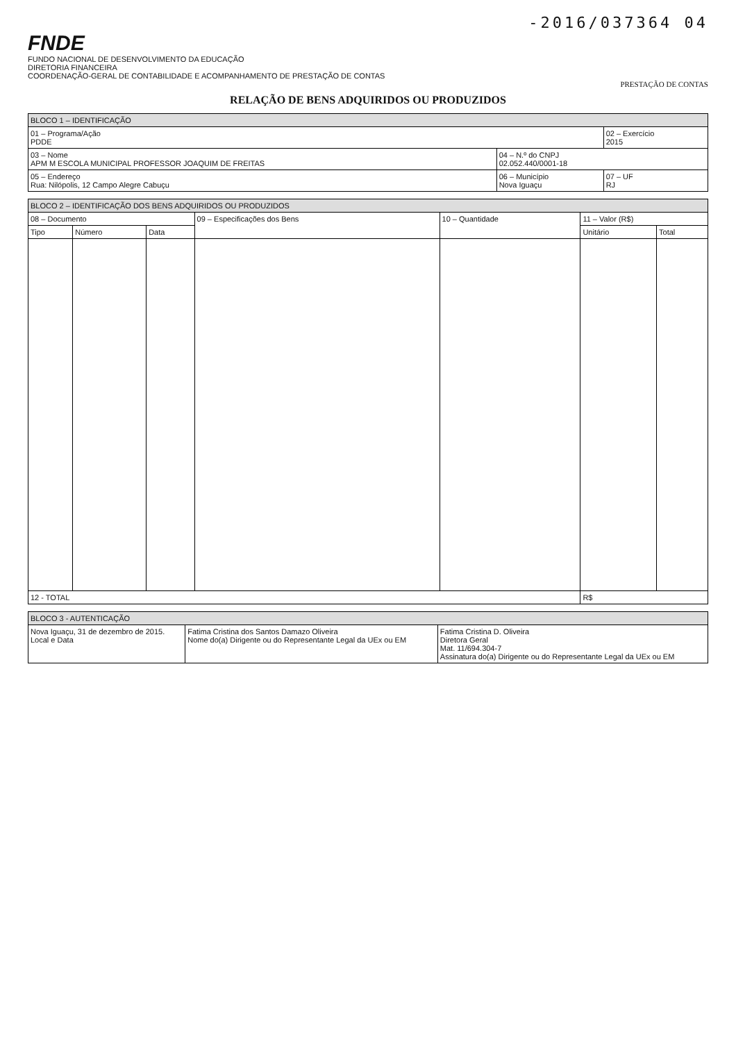-2016/037364 04
FNDE
FUNDO NACIONAL DE DESENVOLVIMENTO DA EDUCAÇÃO
DIRETORIA FINANCEIRA
COORDENAÇÃO-GERAL DE CONTABILIDADE E ACOMPANHAMENTO DE PRESTAÇÃO DE CONTAS
PRESTAÇÃO DE CONTAS
RELAÇÃO DE BENS ADQUIRIDOS OU PRODUZIDOS
| BLOCO 1 – IDENTIFICAÇÃO | | |
| 01 – Programa/Ação PDDE | | 02 – Exercício 2015 |
| 03 – Nome APM M ESCOLA MUNICIPAL PROFESSOR JOAQUIM DE FREITAS | 04 – N.º do CNPJ 02.052.440/0001-18 | |
| 05 – Endereço Rua: Nilópolis, 12 Campo Alegre Cabuçu | 06 – Município Nova Iguaçu | 07 – UF RJ |
| BLOCO 2 – IDENTIFICAÇÃO DOS BENS ADQUIRIDOS OU PRODUZIDOS | | | | | | |
| 08 – Documento | | | 09 – Especificações dos Bens | 10 – Quantidade | 11 – Valor (R$) | |
| Tipo | Número | Data | | | Unitário | Total |
| 12 - TOTAL | | | | | R$ | |
| BLOCO 3 - AUTENTICAÇÃO | | |
| Nova Iguaçu, 31 de dezembro de 2015. Local e Data | Fatima Cristina dos Santos Damazo Oliveira Nome do(a) Dirigente ou do Representante Legal da UEx ou EM | Fatima Cristina D. Oliveira Diretora Geral Mat. 11/694.304-7 Assinatura do(a) Dirigente ou do Representante Legal da UEx ou EM |